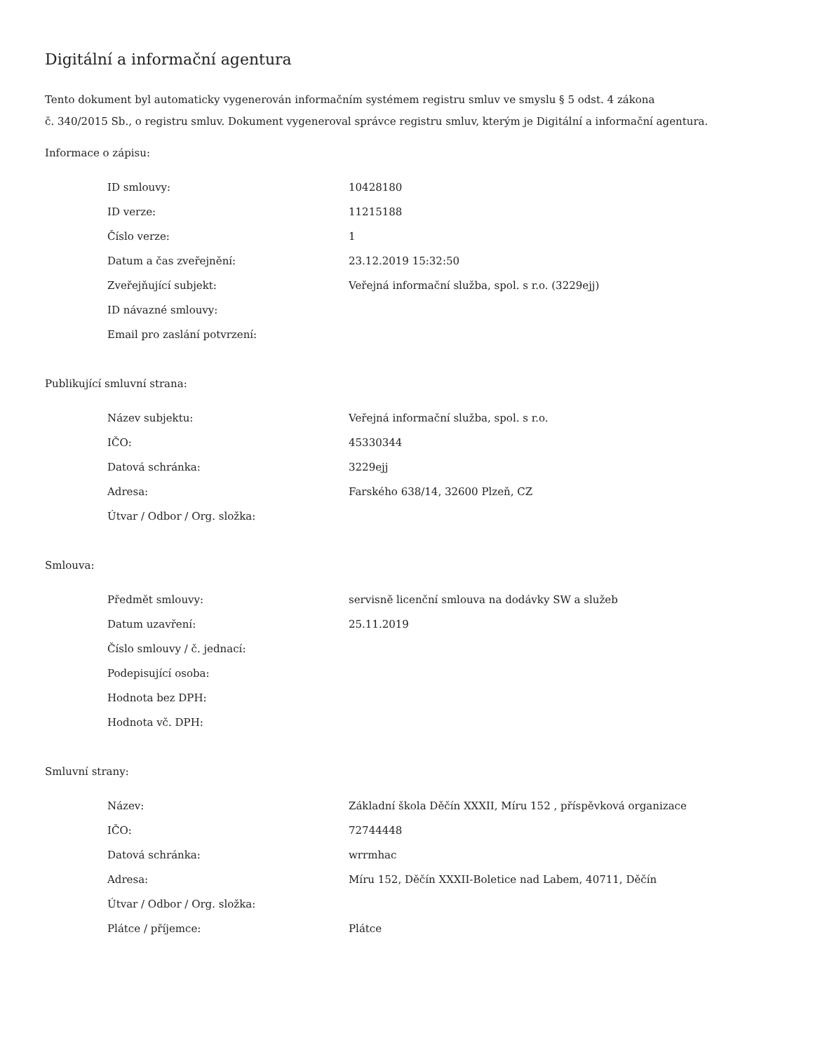Digitální a informační agentura
Tento dokument byl automaticky vygenerován informačním systémem registru smluv ve smyslu § 5 odst. 4 zákona
č. 340/2015 Sb., o registru smluv. Dokument vygeneroval správce registru smluv, kterým je Digitální a informační agentura.
Informace o zápisu:
| ID smlouvy: | 10428180 |
| ID verze: | 11215188 |
| Číslo verze: | 1 |
| Datum a čas zveřejnění: | 23.12.2019 15:32:50 |
| Zveřejňující subjekt: | Veřejná informační služba, spol. s r.o. (3229ejj) |
| ID návazné smlouvy: | |
| Email pro zaslání potvrzení: | |
Publikující smluvní strana:
| Název subjektu: | Veřejná informační služba, spol. s r.o. |
| IČO: | 45330344 |
| Datová schránka: | 3229ejj |
| Adresa: | Farského 638/14, 32600 Plzeň, CZ |
| Útvar / Odbor / Org. složka: | |
Smlouva:
| Předmět smlouvy: | servisně licenční smlouva na dodávky SW a služeb |
| Datum uzavření: | 25.11.2019 |
| Číslo smlouvy / č. jednací: | |
| Podepisující osoba: | |
| Hodnota bez DPH: | |
| Hodnota vč. DPH: | |
Smluvní strany:
| Název: | Základní škola Děčín XXXII, Míru 152 , příspěvková organizace |
| IČO: | 72744448 |
| Datová schránka: | wrrmhac |
| Adresa: | Míru 152, Děčín XXXII-Boletice nad Labem, 40711, Děčín |
| Útvar / Odbor / Org. složka: | |
| Plátce / příjemce: | Plátce |